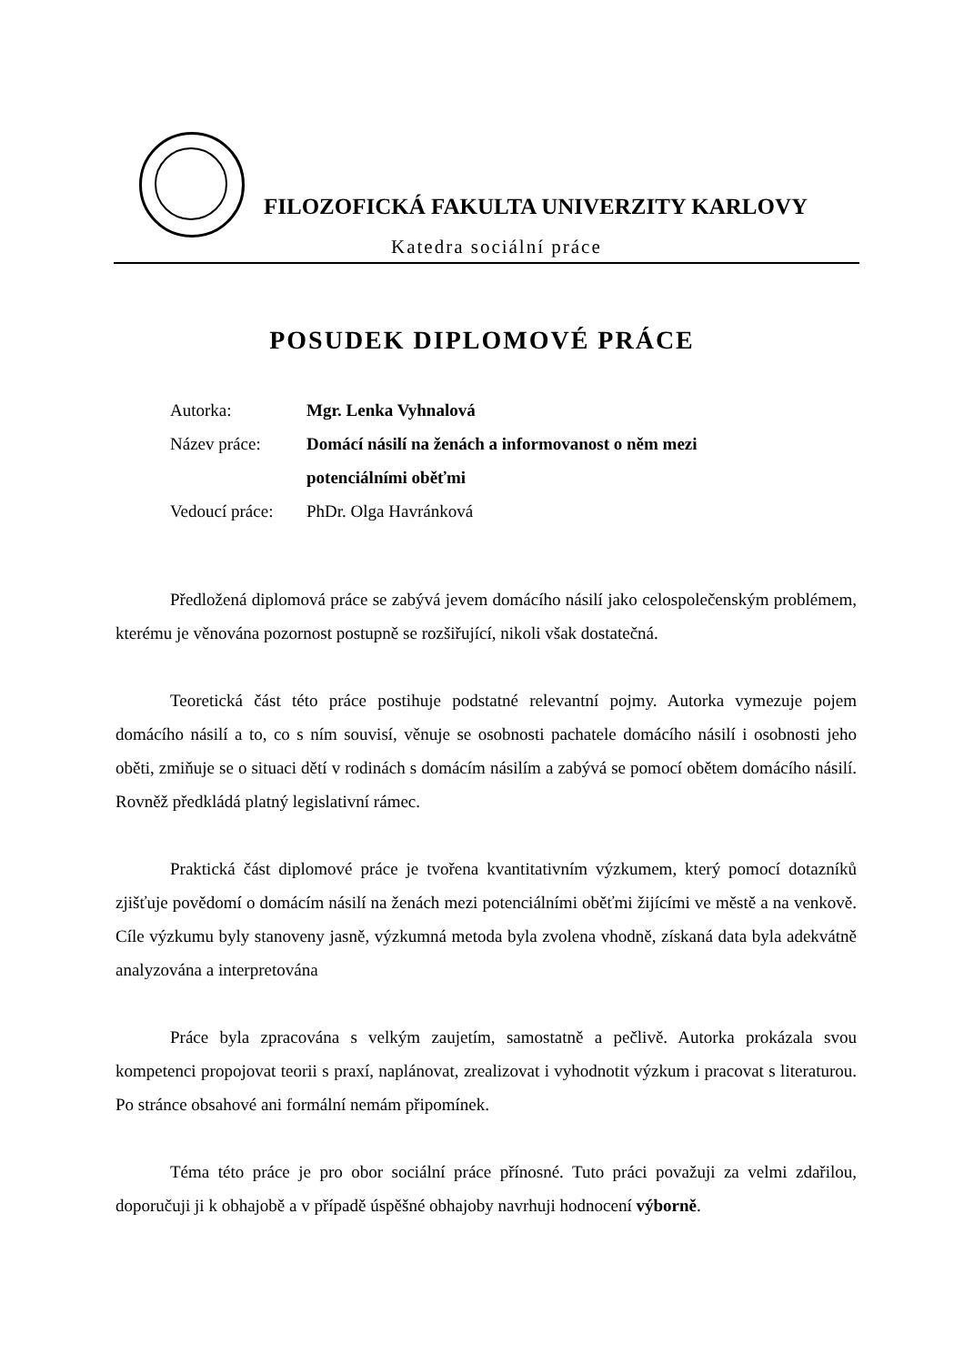FILOZOFICKÁ FAKULTA UNIVERZITY KARLOVY
Katedra sociální práce
POSUDEK DIPLOMOVÉ PRÁCE
| Autorka: | Mgr. Lenka Vyhnalová |
| Název práce: | Domácí násilí na ženách a informovanost o něm mezi |
| | potenciálními oběťmi |
| Vedoucí práce: | PhDr. Olga Havránková |
Předložená diplomová práce se zabývá jevem domácího násilí jako celospolečenským problémem, kterému je věnována pozornost postupně se rozšiřující, nikoli však dostatečná.
Teoretická část této práce postihuje podstatné relevantní pojmy. Autorka vymezuje pojem domácího násilí a to, co s ním souvisí, věnuje se osobnosti pachatele domácího násilí i osobnosti jeho oběti, zmiňuje se o situaci dětí v rodinách s domácím násilím a zabývá se pomocí obětem domácího násilí. Rovněž předkládá platný legislativní rámec.
Praktická část diplomové práce je tvořena kvantitativním výzkumem, který pomocí dotazníků zjišťuje povědomí o domácím násilí na ženách mezi potenciálními oběťmi žijícími ve městě a na venkově. Cíle výzkumu byly stanoveny jasně, výzkumná metoda byla zvolena vhodně, získaná data byla adekvátně analyzována a interpretována
Práce byla zpracována s velkým zaujetím, samostatně a pečlivě. Autorka prokázala svou kompetenci propojovat teorii s praxí, naplánovat, zrealizovat i vyhodnotit výzkum i pracovat s literaturou. Po stránce obsahové ani formální nemám připomínek.
Téma této práce je pro obor sociální práce přínosné. Tuto práci považuji za velmi zdařilou, doporučuji ji k obhajobě a v případě úspěšné obhajoby navrhuji hodnocení výborně.